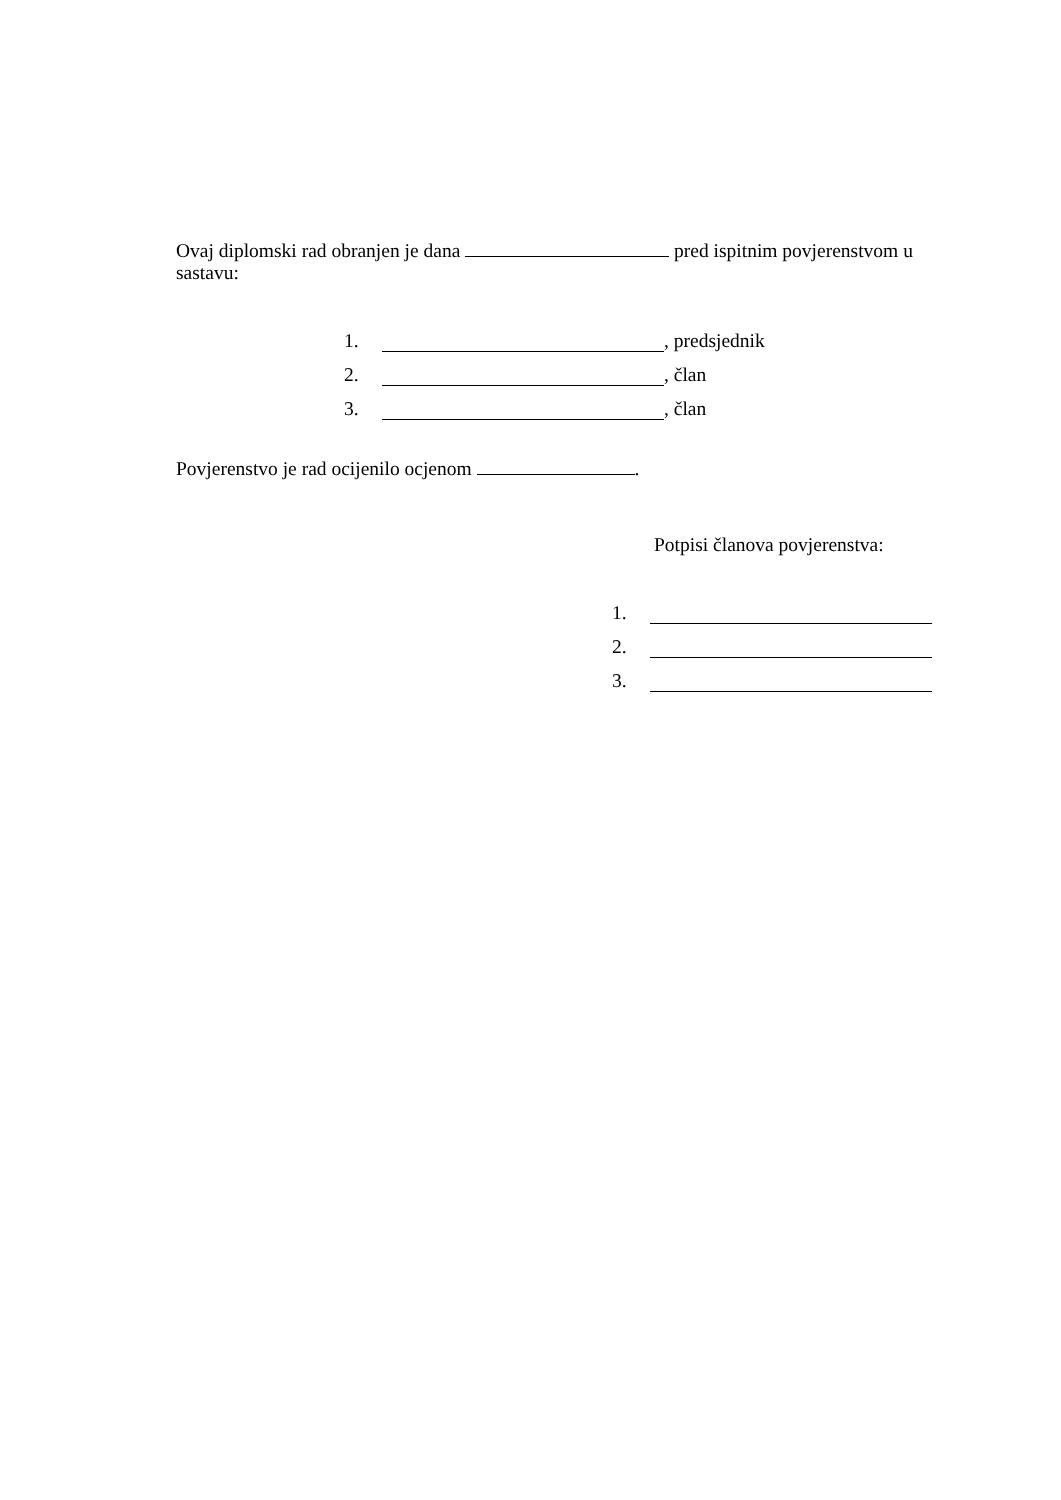Ovaj diplomski rad obranjen je dana pred ispitnim povjerenstvom u sastavu:
1. , predsjednik
2. , član
3. , član
Povjerenstvo je rad ocijenilo ocjenom .
Potpisi članova povjerenstva:
1.
2.
3.